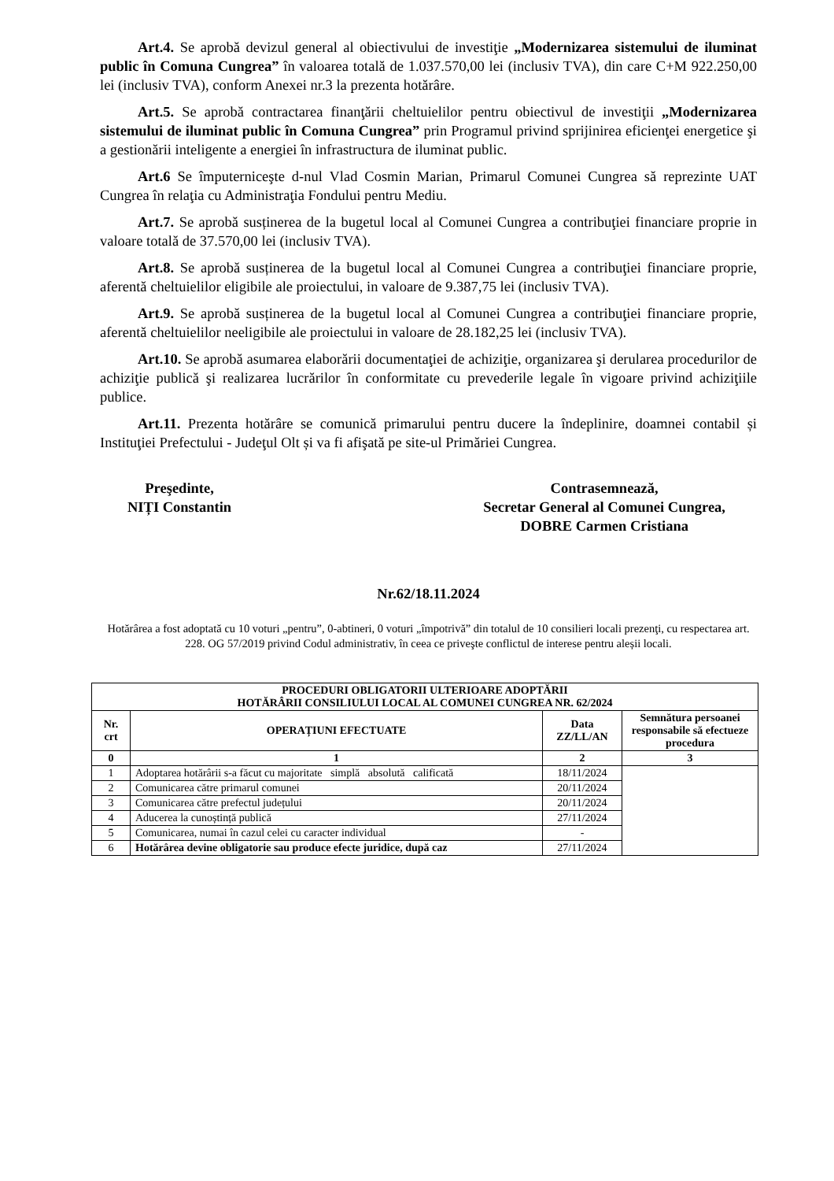Art.4. Se aprobă devizul general al obiectivului de investiţie „Modernizarea sistemului de iluminat public în Comuna Cungrea” în valoarea totală de 1.037.570,00 lei (inclusiv TVA), din care C+M 922.250,00 lei (inclusiv TVA), conform Anexei nr.3 la prezenta hotărâre.
Art.5. Se aprobă contractarea finanţării cheltuielilor pentru obiectivul de investiţii „Modernizarea sistemului de iluminat public în Comuna Cungrea” prin Programul privind sprijinirea eficienţei energetice şi a gestionării inteligente a energiei în infrastructura de iluminat public.
Art.6 Se împuterniceşte d-nul Vlad Cosmin Marian, Primarul Comunei Cungrea să reprezinte UAT Cungrea în relaţia cu Administraţia Fondului pentru Mediu.
Art.7. Se aprobă susținerea de la bugetul local al Comunei Cungrea a contribuţiei financiare proprie in valoare totală de 37.570,00 lei (inclusiv TVA).
Art.8. Se aprobă susținerea de la bugetul local al Comunei Cungrea a contribuţiei financiare proprie, aferentă cheltuielilor eligibile ale proiectului, in valoare de 9.387,75 lei (inclusiv TVA).
Art.9. Se aprobă susținerea de la bugetul local al Comunei Cungrea a contribuţiei financiare proprie, aferentă cheltuielilor neeligibile ale proiectului in valoare de 28.182,25 lei (inclusiv TVA).
Art.10. Se aprobă asumarea elaborării documentaţiei de achiziţie, organizarea şi derularea procedurilor de achiziţie publică şi realizarea lucrărilor în conformitate cu prevederile legale în vigoare privind achiziţiile publice.
Art.11. Prezenta hotărâre se comunică primarului pentru ducere la îndeplinire, doamnei contabil și Instituţiei Prefectului - Judeţul Olt și va fi afişată pe site-ul Primăriei Cungrea.
Preşedinte,
NIȚI Constantin
Contrasemnează,
Secretar General al Comunei Cungrea,
DOBRE Carmen Cristiana
Nr.62/18.11.2024
Hotărârea a fost adoptată cu 10 voturi „pentru”, 0-abtineri, 0 voturi „împotrivă” din totalul de 10 consilieri locali prezenţi, cu respectarea art. 228. OG 57/2019 privind Codul administrativ, în ceea ce priveşte conflictul de interese pentru aleșii locali.
| PROCEDURI OBLIGATORII ULTERIOARE ADOPTĂRII HOTĂRÂRII CONSILIULUI LOCAL AL COMUNEI CUNGREA NR. 62/2024 | | | |
| --- | --- | --- | --- |
| Nr. crt | OPERAȚIUNI EFECTUATE | Data ZZ/LL/AN | Semnătura persoanei responsabile să efectueze procedura |
| 0 | 1 | 2 | 3 |
| 1 | Adoptarea hotărârii s-a făcut cu majoritate simplă absolută calificată | 18/11/2024 | |
| 2 | Comunicarea către primarul comunei | 20/11/2024 | |
| 3 | Comunicarea către prefectul județului | 20/11/2024 | |
| 4 | Aducerea la cunoștință publică | 27/11/2024 | |
| 5 | Comunicarea, numai în cazul celei cu caracter individual | - | |
| 6 | Hotărârea devine obligatorie sau produce efecte juridice, după caz | 27/11/2024 | |